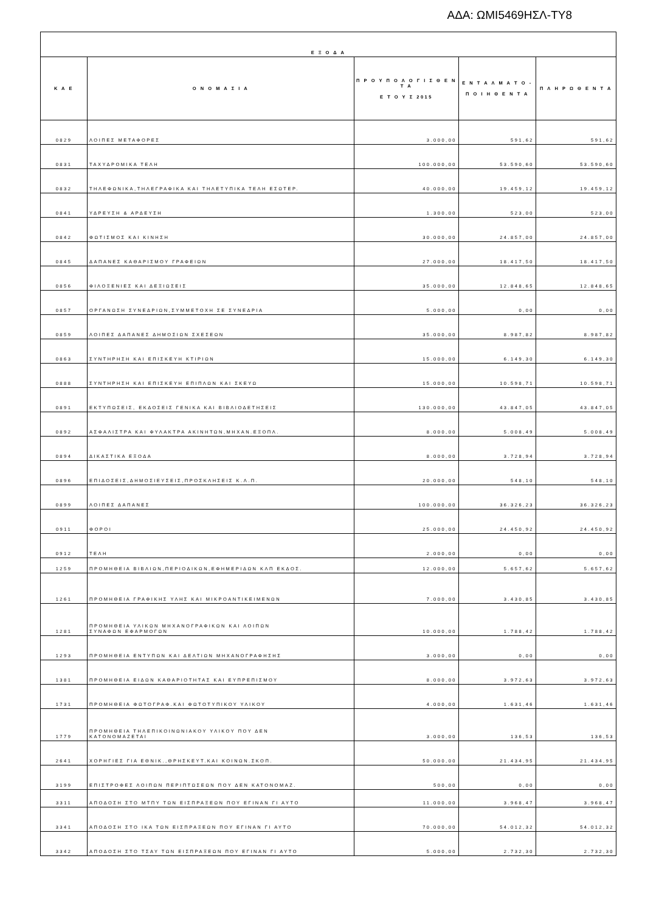ΑΔΑ: ΩΜΙ5469ΗΣΛ-ΤΥ8
| Ε Ξ Ο Δ Α | | | | |
| --- | --- | --- | --- | --- |
| Κ Α Ε | Ο Ν Ο Μ Α Σ Ι Α | Π Ρ Ο Υ Π Ο Λ Ο Γ Ι Σ Θ Ε Ν Τ Α Ε Τ Ο Υ Σ 2015 | Ε Ν Τ Α Λ Μ Α Τ Ο - Π Ο Ι Η Θ Ε Ν Τ Α | Π Λ Η Ρ Ω Θ Ε Ν Τ Α |
| 0829 | ΛΟΙΠΕΣ ΜΕΤΑΦΟΡΕΣ | 3.000,00 | 591,62 | 591,62 |
| 0831 | ΤΑΧΥΔΡΟΜΙΚΑ ΤΕΛΗ | 100.000,00 | 53.590,60 | 53.590,60 |
| 0832 | ΤΗΛΕΦΩΝΙΚΑ,ΤΗΛΕΓΡΑΦΙΚΑ ΚΑΙ ΤΗΛΕΤΥΠΙΚΑ ΤΕΛΗ ΕΣΩΤΕΡ. | 40.000,00 | 19.459,12 | 19.459,12 |
| 0841 | ΥΔΡΕΥΣΗ & ΑΡΔΕΥΣΗ | 1.300,00 | 523,00 | 523,00 |
| 0842 | ΦΩΤΙΣΜΟΣ ΚΑΙ ΚΙΝΗΣΗ | 30.000,00 | 24.857,00 | 24.857,00 |
| 0845 | ΔΑΠΑΝΕΣ ΚΑΘΑΡΙΣΜΟΥ ΓΡΑΦΕΙΩΝ | 27.000,00 | 18.417,50 | 18.417,50 |
| 0856 | ΦΙΛΟΞΕΝΙΕΣ ΚΑΙ ΔΕΞΙΩΣΕΙΣ | 35.000,00 | 12.848,65 | 12.848,65 |
| 0857 | ΟΡΓΑΝΩΣΗ ΣΥΝΕΔΡΙΩΝ,ΣΥΜΜΕΤΟΧΗ ΣΕ ΣΥΝΕΔΡΙΑ | 5.000,00 | 0,00 | 0,00 |
| 0859 | ΛΟΙΠΕΣ ΔΑΠΑΝΕΣ ΔΗΜΟΣΙΩΝ ΣΧΕΣΕΩΝ | 35.000,00 | 8.987,82 | 8.987,82 |
| 0863 | ΣΥΝΤΗΡΗΣΗ ΚΑΙ ΕΠΙΣΚΕΥΗ ΚΤΙΡΙΩΝ | 15.000,00 | 6.149,30 | 6.149,30 |
| 0888 | ΣΥΝΤΗΡΗΣΗ ΚΑΙ ΕΠΙΣΚΕΥΗ ΕΠΙΠΛΩΝ ΚΑΙ ΣΚΕΥΩ | 15.000,00 | 10.598,71 | 10.598,71 |
| 0891 | ΕΚΤΥΠΩΣΕΙΣ, ΕΚΔΟΣΕΙΣ ΓΕΝΙΚΑ ΚΑΙ ΒΙΒΛΙΟΔΕΤΗΣΕΙΣ | 130.000,00 | 43.847,05 | 43.847,05 |
| 0892 | ΑΣΦΑΛΙΣΤΡΑ ΚΑΙ ΦΥΛΑΚΤΡΑ ΑΚΙΝΗΤΩΝ,ΜΗΧΑΝ.ΕΞΟΠΛ. | 8.000,00 | 5.008,49 | 5.008,49 |
| 0894 | ΔΙΚΑΣΤΙΚΑ ΕΞΟΔΑ | 8.000,00 | 3.728,94 | 3.728,94 |
| 0896 | ΕΠΙΔΟΣΕΙΣ,ΔΗΜΟΣΙΕΥΣΕΙΣ,ΠΡΟΣΚΛΗΣΕΙΣ Κ.Λ.Π. | 20.000,00 | 548,10 | 548,10 |
| 0899 | ΛΟΙΠΕΣ ΔΑΠΑΝΕΣ | 100.000,00 | 36.326,23 | 36.326,23 |
| 0911 | ΦΟΡΟΙ | 25.000,00 | 24.450,92 | 24.450,92 |
| 0912 | ΤΕΛΗ | 2.000,00 | 0,00 | 0,00 |
| 1259 | ΠΡΟΜΗΘΕΙΑ ΒΙΒΛΙΩΝ,ΠΕΡΙΟΔΙΚΩΝ,ΕΦΗΜΕΡΙΔΩΝ ΚΛΠ ΕΚΔΟΣ. | 12.000,00 | 5.657,62 | 5.657,62 |
| 1261 | ΠΡΟΜΗΘΕΙΑ ΓΡΑΦΙΚΗΣ ΥΛΗΣ ΚΑΙ ΜΙΚΡΟΑΝΤΙΚΕΙΜΕΝΩΝ | 7.000,00 | 3.430,85 | 3.430,85 |
| 1281 | ΠΡΟΜΗΘΕΙΑ ΥΛΙΚΩΝ ΜΗΧΑΝΟΓΡΑΦΙΚΩΝ ΚΑΙ ΛΟΙΠΩΝ ΣΥΝΑΦΩΝ ΕΦΑΡΜΟΓΩΝ | 10.000,00 | 1.788,42 | 1.788,42 |
| 1293 | ΠΡΟΜΗΘΕΙΑ ΕΝΤΥΠΩΝ ΚΑΙ ΔΕΛΤΙΩΝ ΜΗΧΑΝΟΓΡΑΦΗΣΗΣ | 3.000,00 | 0,00 | 0,00 |
| 1381 | ΠΡΟΜΗΘΕΙΑ ΕΙΔΩΝ ΚΑΘΑΡΙΟΤΗΤΑΣ ΚΑΙ ΕΥΠΡΕΠΙΣΜΟΥ | 8.000,00 | 3.972,63 | 3.972,63 |
| 1731 | ΠΡΟΜΗΘΕΙΑ ΦΩΤΟΓΡΑΦ.ΚΑΙ ΦΩΤΟΤΥΠΙΚΟΥ ΥΛΙΚΟΥ | 4.000,00 | 1.631,46 | 1.631,46 |
| 1779 | ΠΡΟΜΗΘΕΙΑ ΤΗΛΕΠΙΚΟΙΝΩΝΙΑΚΟΥ ΥΛΙΚΟΥ ΠΟΥ ΔΕΝ ΚΑΤΟΝΟΜΑΖΕΤΑΙ | 3.000,00 | 136,53 | 136,53 |
| 2641 | ΧΟΡΗΓΙΕΣ ΓΙΑ ΕΘΝΙΚ.,ΘΡΗΣΚΕΥΤ.ΚΑΙ ΚΟΙΝΩΝ.ΣΚΟΠ. | 50.000,00 | 21.434,95 | 21.434,95 |
| 3199 | ΕΠΙΣΤΡΟΦΕΣ ΛΟΙΠΩΝ ΠΕΡΙΠΤΩΣΕΩΝ ΠΟΥ ΔΕΝ ΚΑΤΟΝΟΜΑΖ. | 500,00 | 0,00 | 0,00 |
| 3311 | ΑΠΟΔΟΣΗ ΣΤΟ ΜΤΠΥ ΤΩΝ ΕΙΣΠΡΑΞΕΩΝ ΠΟΥ ΕΓΙΝΑΝ ΓΙ ΑΥΤΟ | 11.000,00 | 3.968,47 | 3.968,47 |
| 3341 | ΑΠΟΔΟΣΗ ΣΤΟ ΙΚΑ ΤΩΝ ΕΙΣΠΡΑΞΕΩΝ ΠΟΥ ΕΓΙΝΑΝ ΓΙ ΑΥΤΟ | 70.000,00 | 54.012,32 | 54.012,32 |
| 3342 | ΑΠΟΔΟΣΗ ΣΤΟ ΤΣΑΥ ΤΩΝ ΕΙΣΠΡΑΞΕΩΝ ΠΟΥ ΕΓΙΝΑΝ ΓΙ ΑΥΤΟ | 5.000,00 | 2.732,30 | 2.732,30 |